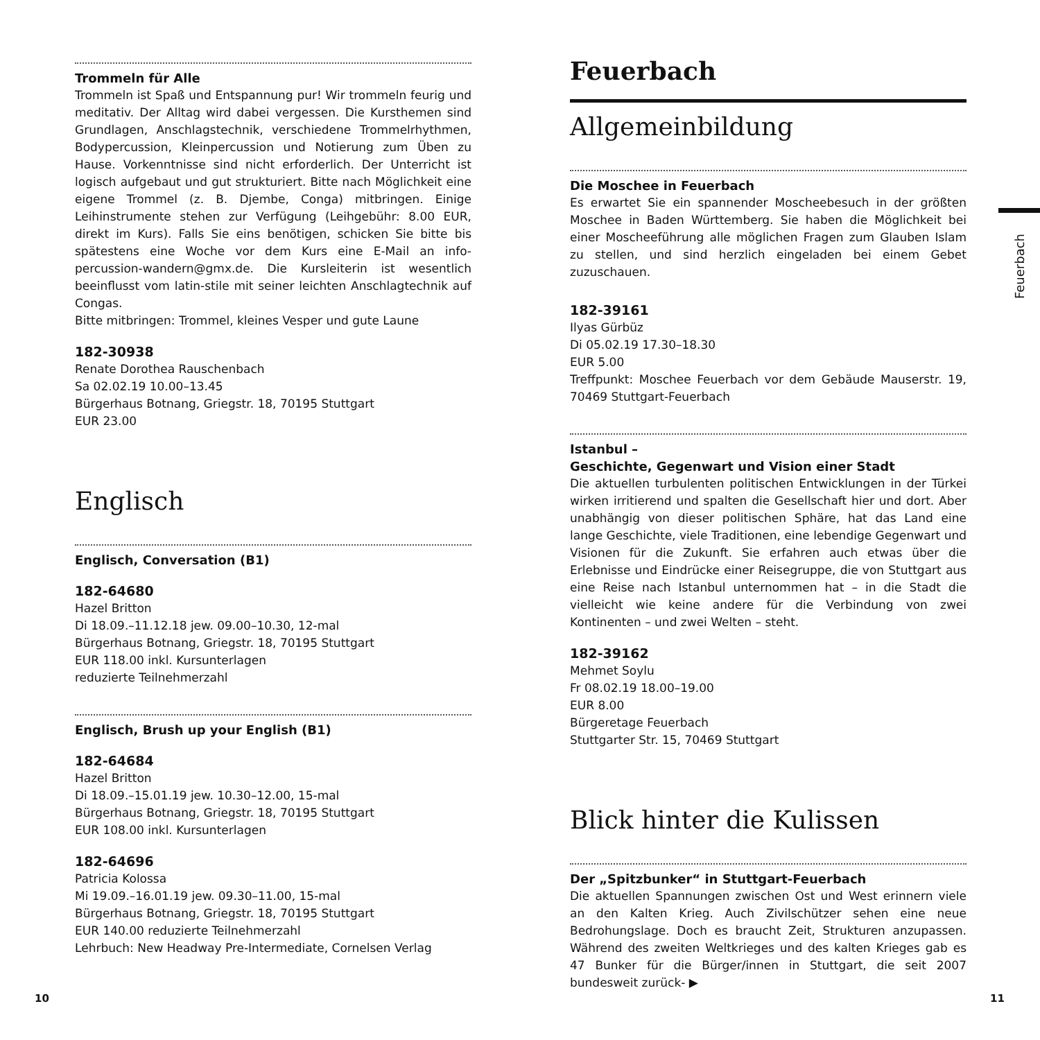Trommeln für Alle
Trommeln ist Spaß und Entspannung pur! Wir trommeln feurig und meditativ. Der Alltag wird dabei vergessen. Die Kursthemen sind Grundlagen, Anschlagstechnik, verschiedene Trommelrhythmen, Bodypercussion, Kleinpercussion und Notierung zum Üben zu Hause. Vorkenntnisse sind nicht erforderlich. Der Unterricht ist logisch aufgebaut und gut strukturiert. Bitte nach Möglichkeit eine eigene Trommel (z. B. Djembe, Conga) mitbringen. Einige Leihinstrumente stehen zur Verfügung (Leihgebühr: 8.00 EUR, direkt im Kurs). Falls Sie eins benötigen, schicken Sie bitte bis spätestens eine Woche vor dem Kurs eine E-Mail an info-percussion-wandern@gmx.de. Die Kursleiterin ist wesentlich beeinflusst vom latin-stile mit seiner leichten Anschlagtechnik auf Congas.
Bitte mitbringen: Trommel, kleines Vesper und gute Laune
182-30938
Renate Dorothea Rauschenbach
Sa 02.02.19 10.00–13.45
Bürgerhaus Botnang, Griegstr. 18, 70195 Stuttgart
EUR 23.00
Englisch
Englisch, Conversation (B1)
182-64680
Hazel Britton
Di 18.09.–11.12.18 jew. 09.00–10.30, 12-mal
Bürgerhaus Botnang, Griegstr. 18, 70195 Stuttgart
EUR 118.00 inkl. Kursunterlagen
reduzierte Teilnehmerzahl
Englisch, Brush up your English (B1)
182-64684
Hazel Britton
Di 18.09.–15.01.19 jew. 10.30–12.00, 15-mal
Bürgerhaus Botnang, Griegstr. 18, 70195 Stuttgart
EUR 108.00 inkl. Kursunterlagen
182-64696
Patricia Kolossa
Mi 19.09.–16.01.19 jew. 09.30–11.00, 15-mal
Bürgerhaus Botnang, Griegstr. 18, 70195 Stuttgart
EUR 140.00 reduzierte Teilnehmerzahl
Lehrbuch: New Headway Pre-Intermediate, Cornelsen Verlag
Feuerbach
Allgemeinbildung
Die Moschee in Feuerbach
Es erwartet Sie ein spannender Moscheebesuch in der größten Moschee in Baden Württemberg. Sie haben die Möglichkeit bei einer Moscheeführung alle möglichen Fragen zum Glauben Islam zu stellen, und sind herzlich eingeladen bei einem Gebet zuzuschauen.
182-39161
Ilyas Gürbüz
Di 05.02.19 17.30–18.30
EUR 5.00
Treffpunkt: Moschee Feuerbach vor dem Gebäude Mauserstr. 19, 70469 Stuttgart-Feuerbach
Istanbul –
Geschichte, Gegenwart und Vision einer Stadt
Die aktuellen turbulenten politischen Entwicklungen in der Türkei wirken irritierend und spalten die Gesellschaft hier und dort. Aber unabhängig von dieser politischen Sphäre, hat das Land eine lange Geschichte, viele Traditionen, eine lebendige Gegenwart und Visionen für die Zukunft. Sie erfahren auch etwas über die Erlebnisse und Eindrücke einer Reisegruppe, die von Stuttgart aus eine Reise nach Istanbul unternommen hat – in die Stadt die vielleicht wie keine andere für die Verbindung von zwei Kontinenten – und zwei Welten – steht.
182-39162
Mehmet Soylu
Fr 08.02.19 18.00–19.00
EUR 8.00
Bürgeretage Feuerbach
Stuttgarter Str. 15, 70469 Stuttgart
Blick hinter die Kulissen
Der „Spitzbunker“ in Stuttgart-Feuerbach
Die aktuellen Spannungen zwischen Ost und West erinnern viele an den Kalten Krieg. Auch Zivilschützer sehen eine neue Bedrohungslage. Doch es braucht Zeit, Strukturen anzupassen. Während des zweiten Weltkrieges und des kalten Krieges gab es 47 Bunker für die Bürger/innen in Stuttgart, die seit 2007 bundesweit zurück- ▶
Feuerbach
10 11